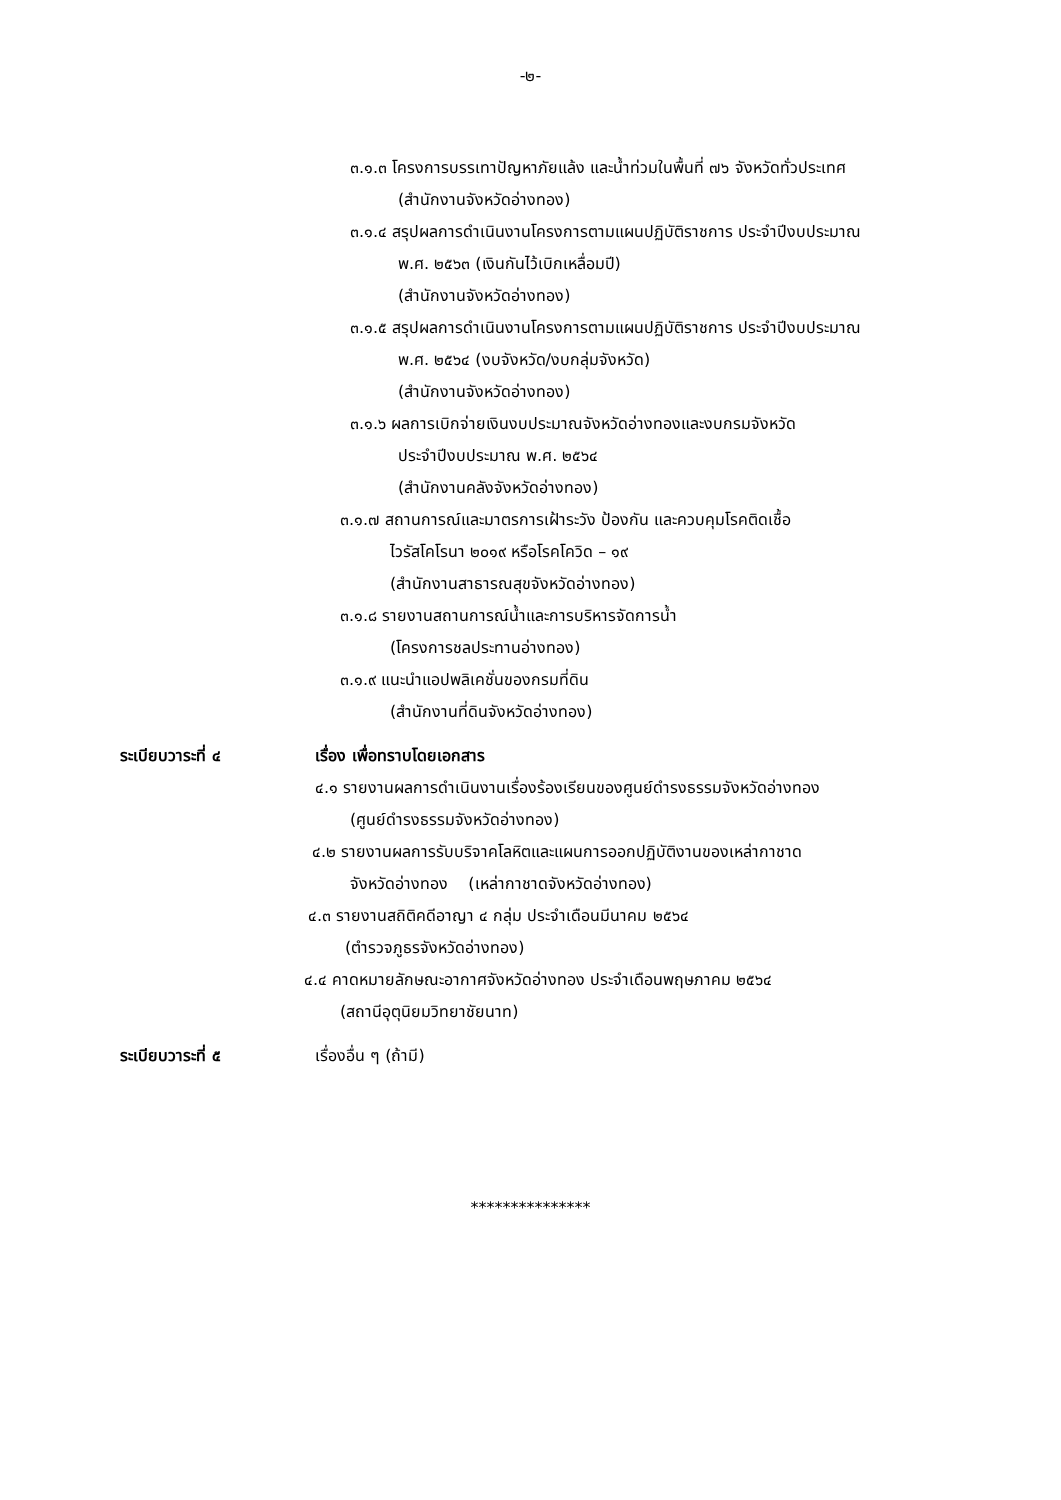-๒-
๓.๑.๓ โครงการบรรเทาปัญหาภัยแล้ง และน้ำท่วมในพื้นที่ ๗๖ จังหวัดทั่วประเทศ
(สำนักงานจังหวัดอ่างทอง)
๓.๑.๔ สรุปผลการดำเนินงานโครงการตามแผนปฏิบัติราชการ ประจำปีงบประมาณ
พ.ศ. ๒๕๖๓ (เงินกันไว้เบิกเหลื่อมปี)
(สำนักงานจังหวัดอ่างทอง)
๓.๑.๕ สรุปผลการดำเนินงานโครงการตามแผนปฏิบัติราชการ ประจำปีงบประมาณ
พ.ศ. ๒๕๖๔ (งบจังหวัด/งบกลุ่มจังหวัด)
(สำนักงานจังหวัดอ่างทอง)
๓.๑.๖ ผลการเบิกจ่ายเงินงบประมาณจังหวัดอ่างทองและงบกรมจังหวัด
ประจำปีงบประมาณ พ.ศ. ๒๕๖๔
(สำนักงานคลังจังหวัดอ่างทอง)
๓.๑.๗ สถานการณ์และมาตรการเฝ้าระวัง ป้องกัน และควบคุมโรคติดเชื้อ
ไวรัสโคโรนา ๒๐๑๙ หรือโรคโควิด – ๑๙
(สำนักงานสาธารณสุขจังหวัดอ่างทอง)
๓.๑.๘ รายงานสถานการณ์น้ำและการบริหารจัดการน้ำ
(โครงการชลประทานอ่างทอง)
๓.๑.๙ แนะนำแอปพลิเคชั่นของกรมที่ดิน
(สำนักงานที่ดินจังหวัดอ่างทอง)
ระเบียบวาระที่ ๔ เรื่อง เพื่อทราบโดยเอกสาร
๔.๑ รายงานผลการดำเนินงานเรื่องร้องเรียนของศูนย์ดำรงธรรมจังหวัดอ่างทอง
(ศูนย์ดำรงธรรมจังหวัดอ่างทอง)
๔.๒ รายงานผลการรับบริจาคโลหิตและแผนการออกปฏิบัติงานของเหล่ากาชาด
จังหวัดอ่างทอง (เหล่ากาชาดจังหวัดอ่างทอง)
๔.๓ รายงานสถิติคดีอาญา ๔ กลุ่ม ประจำเดือนมีนาคม ๒๕๖๔
(ตำรวจภูธรจังหวัดอ่างทอง)
๔.๔ คาดหมายลักษณะอากาศจังหวัดอ่างทอง ประจำเดือนพฤษภาคม ๒๕๖๔
(สถานีอุตุนิยมวิทยาชัยนาท)
ระเบียบวาระที่ ๕ เรื่องอื่น ๆ (ถ้ามี)
***************